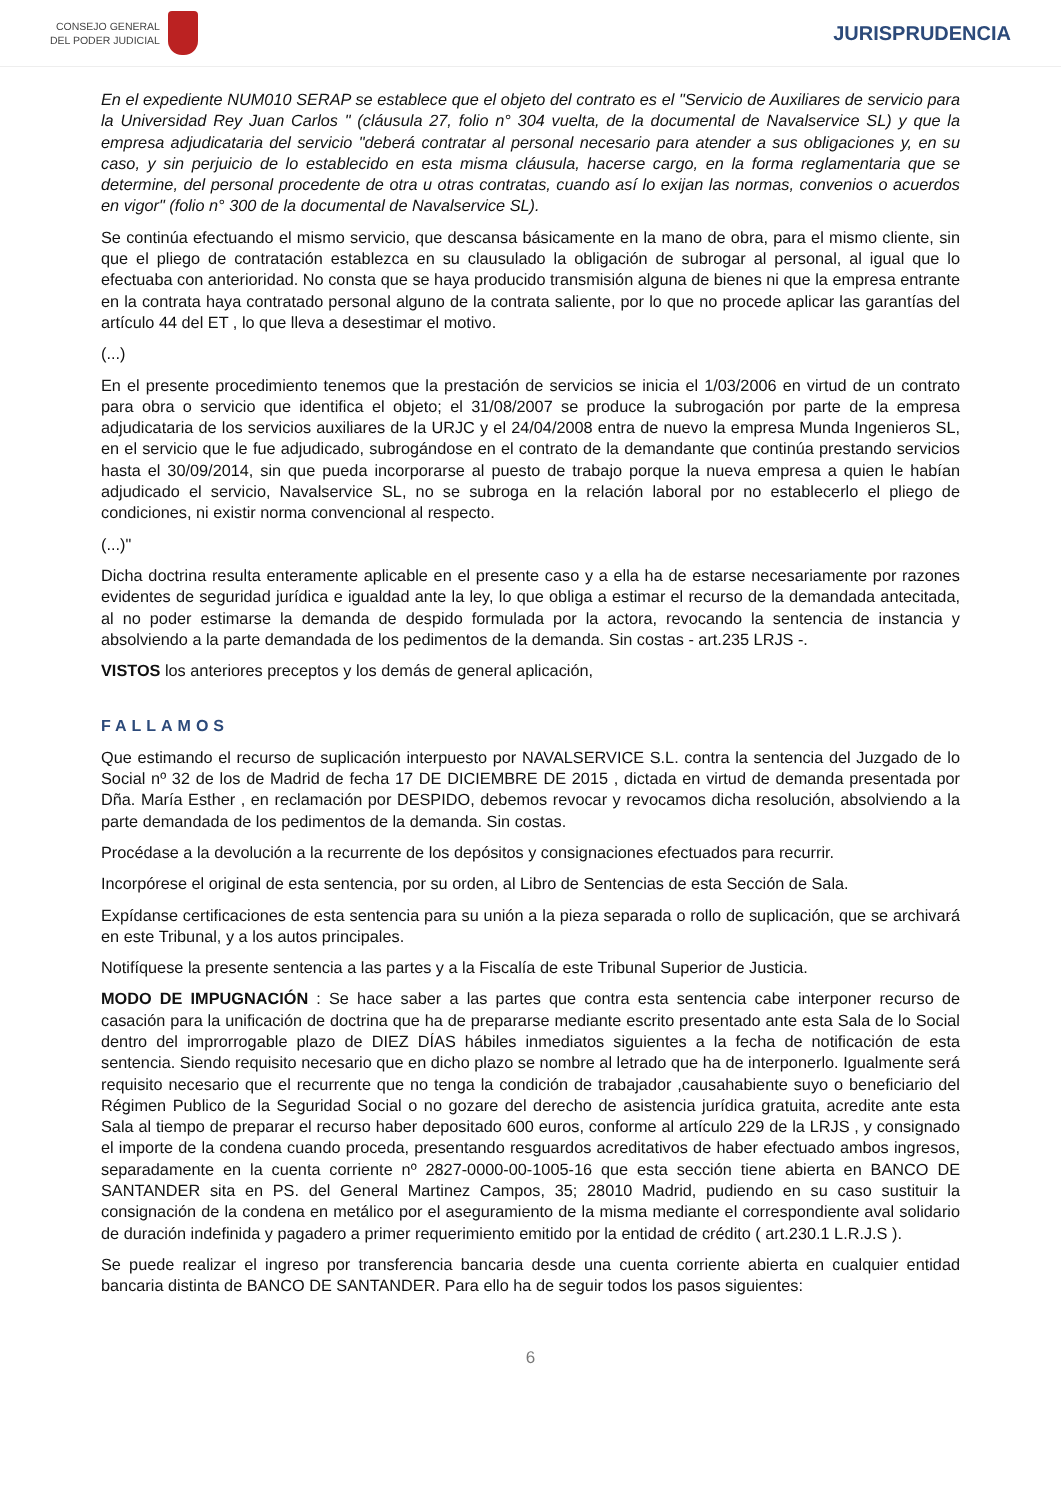CONSEJO GENERAL
DEL PODER JUDICIAL
JURISPRUDENCIA
En el expediente NUM010 SERAP se establece que el objeto del contrato es el "Servicio de Auxiliares de servicio para la Universidad Rey Juan Carlos " (cláusula 27, folio n° 304 vuelta, de la documental de Navalservice SL) y que la empresa adjudicataria del servicio "deberá contratar al personal necesario para atender a sus obligaciones y, en su caso, y sin perjuicio de lo establecido en esta misma cláusula, hacerse cargo, en la forma reglamentaria que se determine, del personal procedente de otra u otras contratas, cuando así lo exijan las normas, convenios o acuerdos en vigor" (folio n° 300 de la documental de Navalservice SL).
Se continúa efectuando el mismo servicio, que descansa básicamente en la mano de obra, para el mismo cliente, sin que el pliego de contratación establezca en su clausulado la obligación de subrogar al personal, al igual que lo efectuaba con anterioridad. No consta que se haya producido transmisión alguna de bienes ni que la empresa entrante en la contrata haya contratado personal alguno de la contrata saliente, por lo que no procede aplicar las garantías del artículo 44 del ET , lo que lleva a desestimar el motivo.
(...)
En el presente procedimiento tenemos que la prestación de servicios se inicia el 1/03/2006 en virtud de un contrato para obra o servicio que identifica el objeto; el 31/08/2007 se produce la subrogación por parte de la empresa adjudicataria de los servicios auxiliares de la URJC y el 24/04/2008 entra de nuevo la empresa Munda Ingenieros SL, en el servicio que le fue adjudicado, subrogándose en el contrato de la demandante que continúa prestando servicios hasta el 30/09/2014, sin que pueda incorporarse al puesto de trabajo porque la nueva empresa a quien le habían adjudicado el servicio, Navalservice SL, no se subroga en la relación laboral por no establecerlo el pliego de condiciones, ni existir norma convencional al respecto.
(...)"
Dicha doctrina resulta enteramente aplicable en el presente caso y a ella ha de estarse necesariamente por razones evidentes de seguridad jurídica e igualdad ante la ley, lo que obliga a estimar el recurso de la demandada antecitada, al no poder estimarse la demanda de despido formulada por la actora, revocando la sentencia de instancia y absolviendo a la parte demandada de los pedimentos de la demanda. Sin costas - art.235 LRJS -.
VISTOS los anteriores preceptos y los demás de general aplicación,
FALLAMOS
Que estimando el recurso de suplicación interpuesto por NAVALSERVICE S.L. contra la sentencia del Juzgado de lo Social nº 32 de los de Madrid de fecha 17 DE DICIEMBRE DE 2015 , dictada en virtud de demanda presentada por Dña. María Esther , en reclamación por DESPIDO, debemos revocar y revocamos dicha resolución, absolviendo a la parte demandada de los pedimentos de la demanda. Sin costas.
Procédase a la devolución a la recurrente de los depósitos y consignaciones efectuados para recurrir.
Incorpórese el original de esta sentencia, por su orden, al Libro de Sentencias de esta Sección de Sala.
Expídanse certificaciones de esta sentencia para su unión a la pieza separada o rollo de suplicación, que se archivará en este Tribunal, y a los autos principales.
Notifíquese la presente sentencia a las partes y a la Fiscalía de este Tribunal Superior de Justicia.
MODO DE IMPUGNACIÓN : Se hace saber a las partes que contra esta sentencia cabe interponer recurso de casación para la unificación de doctrina que ha de prepararse mediante escrito presentado ante esta Sala de lo Social dentro del improrrogable plazo de DIEZ DÍAS hábiles inmediatos siguientes a la fecha de notificación de esta sentencia. Siendo requisito necesario que en dicho plazo se nombre al letrado que ha de interponerlo. Igualmente será requisito necesario que el recurrente que no tenga la condición de trabajador ,causahabiente suyo o beneficiario del Régimen Publico de la Seguridad Social o no gozare del derecho de asistencia jurídica gratuita, acredite ante esta Sala al tiempo de preparar el recurso haber depositado 600 euros, conforme al artículo 229 de la LRJS , y consignado el importe de la condena cuando proceda, presentando resguardos acreditativos de haber efectuado ambos ingresos, separadamente en la cuenta corriente nº 2827-0000-00-1005-16 que esta sección tiene abierta en BANCO DE SANTANDER sita en PS. del General Martinez Campos, 35; 28010 Madrid, pudiendo en su caso sustituir la consignación de la condena en metálico por el aseguramiento de la misma mediante el correspondiente aval solidario de duración indefinida y pagadero a primer requerimiento emitido por la entidad de crédito ( art.230.1 L.R.J.S ).
Se puede realizar el ingreso por transferencia bancaria desde una cuenta corriente abierta en cualquier entidad bancaria distinta de BANCO DE SANTANDER. Para ello ha de seguir todos los pasos siguientes:
6